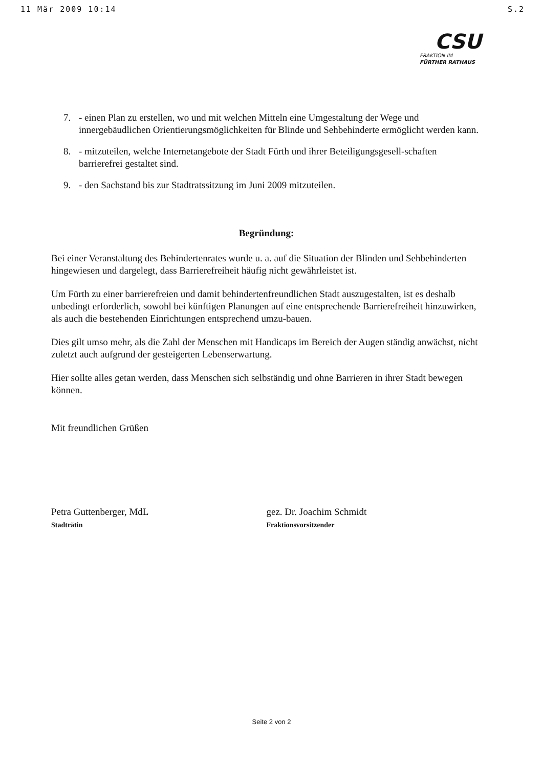11 Mär 2009 10:14 S.2
CSU
FRAKTION IM
FÜRTHER RATHAUS
7. - einen Plan zu erstellen, wo und mit welchen Mitteln eine Umgestaltung der Wege und innergebäudlichen Orientierungsmöglichkeiten für Blinde und Sehbehinderte ermöglicht werden kann.
8. - mitzuteilen, welche Internetangebote der Stadt Fürth und ihrer Beteiligungsgesell-schaften barrierefrei gestaltet sind.
9. - den Sachstand bis zur Stadtratssitzung im Juni 2009 mitzuteilen.
Begründung:
Bei einer Veranstaltung des Behindertenrates wurde u. a. auf die Situation der Blinden und Sehbehinderten hingewiesen und dargelegt, dass Barrierefreiheit häufig nicht gewährleistet ist.
Um Fürth zu einer barrierefreien und damit behindertenfreundlichen Stadt auszugestalten, ist es deshalb unbedingt erforderlich, sowohl bei künftigen Planungen auf eine entsprechende Barrierefreiheit hinzuwirken, als auch die bestehenden Einrichtungen entsprechend umzu-bauen.
Dies gilt umso mehr, als die Zahl der Menschen mit Handicaps im Bereich der Augen ständig anwächst, nicht zuletzt auch aufgrund der gesteigerten Lebenserwartung.
Hier sollte alles getan werden, dass Menschen sich selbständig und ohne Barrieren in ihrer Stadt bewegen können.
Mit freundlichen Grüßen
Petra Guttenberger, MdL
Stadträtin
gez. Dr. Joachim Schmidt
Fraktionsvorsitzender
Seite 2 von 2